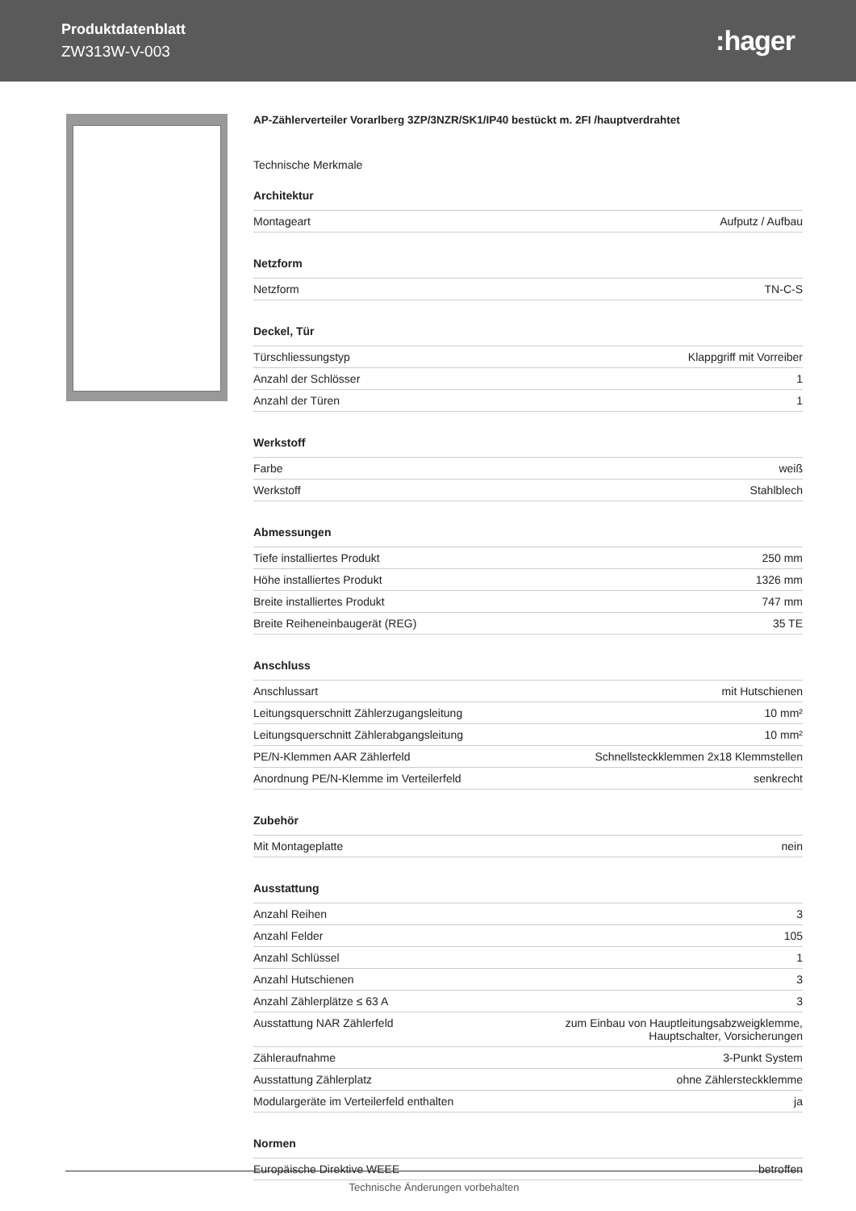Produktdatenblatt
ZW313W-V-003
:hager
AP-Zählerverteiler Vorarlberg 3ZP/3NZR/SK1/IP40 bestückt m. 2FI /hauptverdrahtet
Technische Merkmale
Architektur
| Montageart | Aufputz / Aufbau |
Netzform
| Netzform | TN-C-S |
Deckel, Tür
| Türschliessungstyp | Klappgriff mit Vorreiber |
| Anzahl der Schlösser | 1 |
| Anzahl der Türen | 1 |
Werkstoff
| Farbe | weiß |
| Werkstoff | Stahlblech |
Abmessungen
| Tiefe installiertes Produkt | 250 mm |
| Höhe installiertes Produkt | 1326 mm |
| Breite installiertes Produkt | 747 mm |
| Breite Reiheneinbaugerät (REG) | 35 TE |
Anschluss
| Anschlussart | mit Hutschienen |
| Leitungsquerschnitt Zählerzugangsleitung | 10 mm² |
| Leitungsquerschnitt Zählerabgangsleitung | 10 mm² |
| PE/N-Klemmen AAR Zählerfeld | Schnellsteckklemmen 2x18 Klemmstellen |
| Anordnung PE/N-Klemme im Verteilerfeld | senkrecht |
Zubehör
| Mit Montageplatte | nein |
Ausstattung
| Anzahl Reihen | 3 |
| Anzahl Felder | 105 |
| Anzahl Schlüssel | 1 |
| Anzahl Hutschienen | 3 |
| Anzahl Zählerplätze ≤ 63 A | 3 |
| Ausstattung NAR Zählerfeld | zum Einbau von Hauptleitungsabzweigklemme, Hauptschalter, Vorsicherungen |
| Zähleraufnahme | 3-Punkt System |
| Ausstattung Zählerplatz | ohne Zählersteckklemme |
| Modulargeräte im Verteilerfeld enthalten | ja |
Normen
| Europäische Direktive WEEE | betroffen |
Technische Änderungen vorbehalten